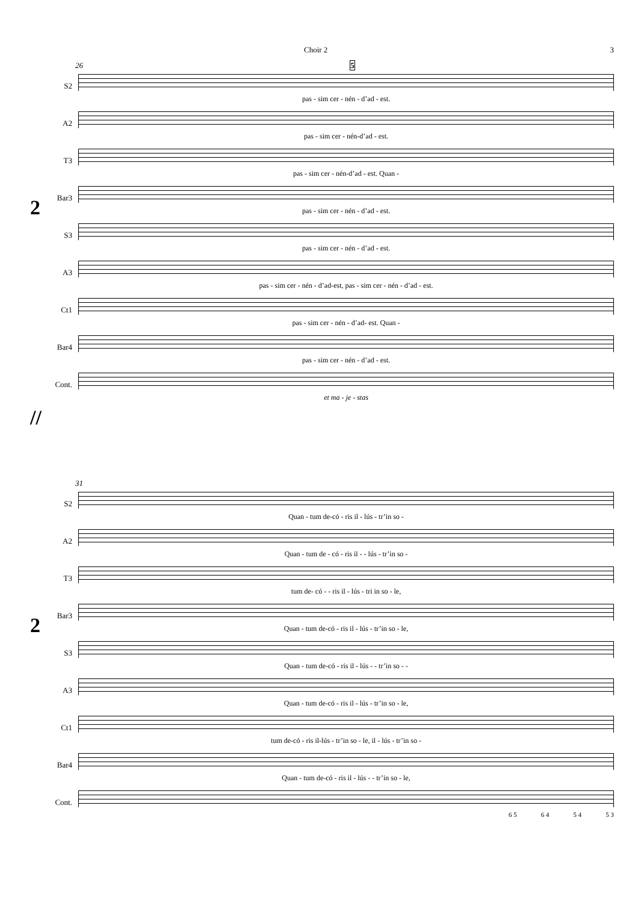Choir 2 3
26 5
2
S2
pas - sim cer - nén - d’ad - est.
A2
pas - sim cer - nén-d’ad - est.
T3
pas - sim cer - nén-d’ad - est. Quan -
Bar3
pas - sim cer - nén - d’ad - est.
S3
pas - sim cer - nén - d’ad - est.
A3
pas - sim cer - nén - d’ad-est, pas - sim cer - nén - d’ad - est.
Ct1
pas - sim cer - nén - d’ad- est. Quan -
Bar4
pas - sim cer - nén - d’ad - est.
Cont.
et ma - je - stas
//
31
2
S2
Quan - tum de-có - ris il - lús - tr’in so -
A2
Quan - tum de - có - ris il - - lús - tr’in so -
T3
tum de- có - - ris il - lús - tri in so - le,
Bar3
Quan - tum de-có - ris il - lús - tr’in so - le,
S3
Quan - tum de-có - ris il - lús - - tr’in so - -
A3
Quan - tum de-có - ris il - lús - tr’in so - le,
Ct1
tum de-có - ris il-lús - tr’in so - le, il - lús - tr’in so -
Bar4
Quan - tum de-có - ris il - lús - - tr’in so - le,
Cont.
6 5 6 4 5 4 5 3